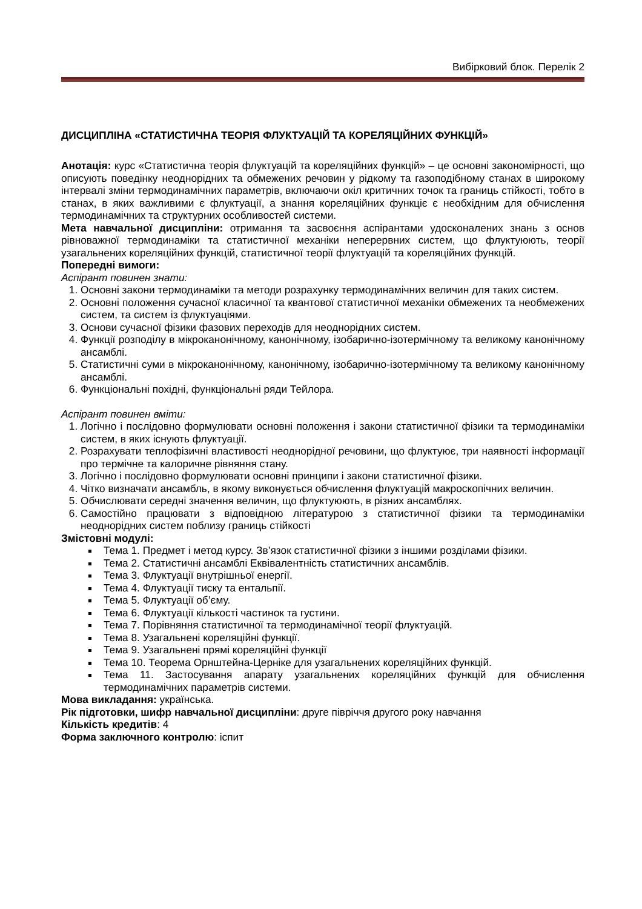Вибірковий блок. Перелік 2
ДИСЦИПЛІНА «СТАТИСТИЧНА ТЕОРІЯ ФЛУКТУАЦІЙ ТА КОРЕЛЯЦІЙНИХ ФУНКЦІЙ»
Анотація: курс «Статистична теорія флуктуацій та кореляційних функцій» – це основні закономірності, що описують поведінку неоднорідних та обмежених речовин у рідкому та газоподібному станах в широкому інтервалі зміни термодинамічних параметрів, включаючи окіл критичних точок та границь стійкості, тобто в станах, в яких важливими є флуктуації, а знання кореляційних функціє є необхідним для обчислення термодинамічних та структурних особливостей системи.
Мета навчальної дисципліни: отримання та засвоєння аспірантами удосконалених знань з основ рівноважної термодинаміки та статистичної механіки неперервних систем, що флуктуюють, теорії узагальнених кореляційних функцій, статистичної теорії флуктуацій та кореляційних функцій.
Попередні вимоги:
Аспірант повинен знати:
1. Основні закони термодинаміки та методи розрахунку термодинамічних величин для таких систем.
2. Основні положення сучасної класичної та квантової статистичної механіки обмежених та необмежених систем, та систем із флуктуаціями.
3. Основи сучасної фізики фазових переходів для неоднорідних систем.
4. Функції розподілу в мікроканонічному, канонічному, ізобарично-ізотермічному та великому канонічному ансамблі.
5. Статистичні суми в мікроканонічному, канонічному, ізобарично-ізотермічному та великому канонічному ансамблі.
6. Функціональні похідні, функціональні ряди Тейлора.
Аспірант повинен вміти:
1. Логічно і послідовно формулювати основні положення і закони статистичної фізики та термодинаміки систем, в яких існують флуктуації.
2. Розрахувати теплофізичні властивості неоднорідної речовини, що флуктуює, три наявності інформації про термічне та калоричне рівняння стану.
3. Логічно і послідовно формулювати основні принципи і закони статистичної фізики.
4. Чітко визначати ансамбль, в якому виконується обчислення флуктуацій макроскопічних величин.
5. Обчислювати середні значення величин, що флуктуюють, в різних ансамблях.
6. Самостійно працювати з відповідною літературою з статистичної фізики та термодинаміки неоднорідних систем поблизу границь стійкості
Змістовні модулі:
Тема 1. Предмет і метод курсу. Зв’язок статистичної фізики з іншими розділами фізики.
Тема 2. Статистичні ансамблі Еквівалентність статистичних ансамблів.
Тема 3. Флуктуації внутрішньої енергії.
Тема 4. Флуктуації тиску та ентальпії.
Тема 5. Флуктуації об’єму.
Тема 6. Флуктуації кількості частинок та густини.
Тема 7. Порівняння статистичної та термодинамічної теорії флуктуацій.
Тема 8. Узагальнені кореляційні функції.
Тема 9. Узагальнені прямі кореляційні функції
Тема 10. Теорема Орнштейна-Церніке для узагальнених кореляційних функцій.
Тема 11. Застосування апарату узагальнених кореляційних функцій для обчислення термодинамічних параметрів системи.
Мова викладання: українська.
Рік підготовки, шифр навчальної дисципліни: друге півріччя другого року навчання
Кількість кредитів: 4
Форма заключного контролю: іспит